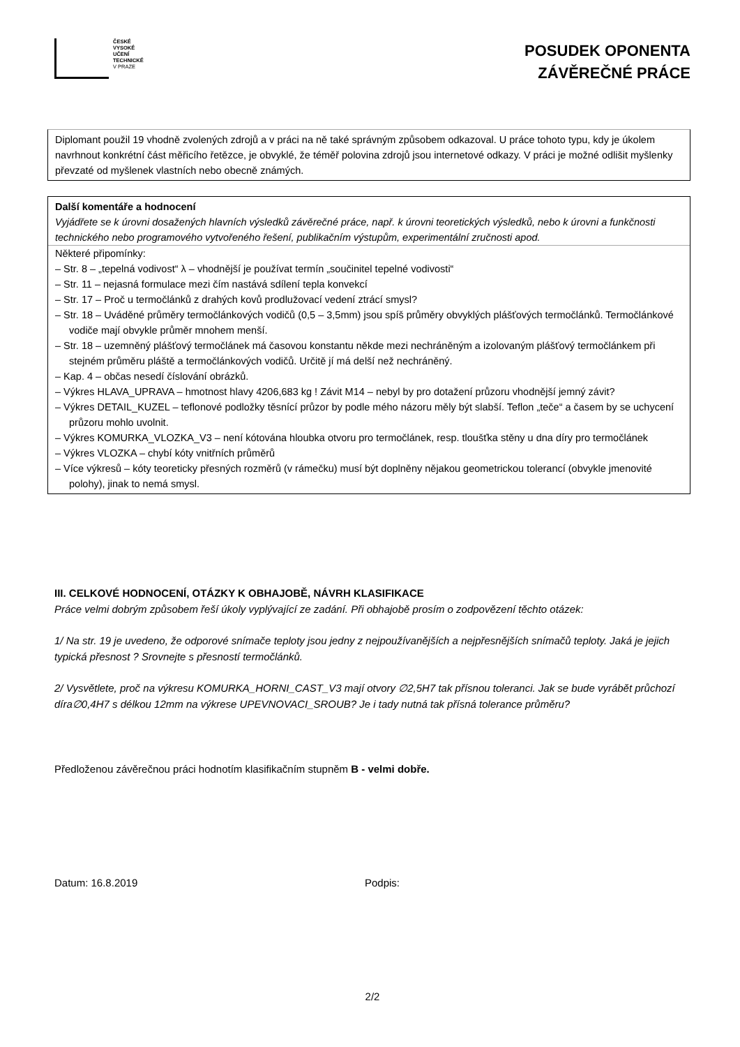ČESKÉ
VYSOKÉ
UČENÍ
TECHNICKÉ
V PRAZE
POSUDEK OPONENTA
ZÁVĚREČNÉ PRÁCE
Diplomant použil 19 vhodně zvolených zdrojů a v práci na ně také správným způsobem odkazoval. U práce tohoto typu, kdy je úkolem navrhnout konkrétní část měřicího řetězce, je obvyklé, že téměř polovina zdrojů jsou internetové odkazy. V práci je možné odlišit myšlenky převzaté od myšlenek vlastních nebo obecně známých.
Další komentáře a hodnocení
Vyjádřete se k úrovni dosažených hlavních výsledků závěrečné práce, např. k úrovni teoretických výsledků, nebo k úrovni a funkčnosti technického nebo programového vytvořeného řešení, publikačním výstupům, experimentální zručnosti apod.
Některé připomínky:
– Str. 8 – „tepelná vodivost“ λ – vhodnější je používat termín „součinitel tepelné vodivosti“
– Str. 11 – nejasná formulace mezi čím nastává sdílení tepla konvekcí
– Str. 17 – Proč u termočlánků z drahých kovů prodlužovací vedení ztrácí smysl?
– Str. 18 – Uváděné průměry termočlánkových vodičů (0,5 – 3,5mm) jsou spíš průměry obvyklých plášťových termočlánků. Termočlánkové vodiče mají obvykle průměr mnohem menší.
– Str. 18 – uzemněný plášťový termočlánek má časovou konstantu někde mezi nechráněným a izolovaným plášťový termočlánkem při stejném průměru pláště a termočlánkových vodičů. Určitě jí má delší než nechráněný.
– Kap. 4 – občas nesedí číslování obrázků.
– Výkres HLAVA_UPRAVA – hmotnost hlavy 4206,683 kg ! Závit M14 – nebyl by pro dotažení průzoru vhodnější jemný závit?
– Výkres DETAIL_KUZEL – teflonové podložky těsnící průzor by podle mého názoru měly být slabší. Teflon „teče“ a časem by se uchycení průzoru mohlo uvolnit.
– Výkres KOMURKA_VLOZKA_V3 – není kótována hloubka otvoru pro termočlánek, resp. tloušťka stěny u dna díry pro termočlánek
– Výkres VLOZKA – chybí kóty vnitřních průměrů
– Více výkresů – kóty teoreticky přesných rozměrů (v rámečku) musí být doplněny nějakou geometrickou tolerancí (obvykle jmenovité polohy), jinak to nemá smysl.
III. CELKOVÉ HODNOCENÍ, OTÁZKY K OBHAJOBĚ, NÁVRH KLASIFIKACE
Práce velmi dobrým způsobem řeší úkoly vyplývající ze zadání. Při obhajobě prosím o zodpovězení těchto otázek:
1/ Na str. 19 je uvedeno, že odporové snímače teploty jsou jedny z nejpoužívanějších a nejpřesnějších snímačů teploty. Jaká je jejich typická přesnost ? Srovnejte s přesností termočlánků.
2/ Vysvětlete, proč na výkresu KOMURKA_HORNI_CAST_V3 mají otvory ∅2,5H7 tak přísnou toleranci. Jak se bude vyrábět průchozí díra∅0,4H7 s délkou 12mm na výkrese UPEVNOVACI_SROUB? Je i tady nutná tak přísná tolerance průměru?
Předloženou závěrečnou práci hodnotím klasifikačním stupněm B - velmi dobře.
Datum: 16.8.2019 Podpis:
2/2